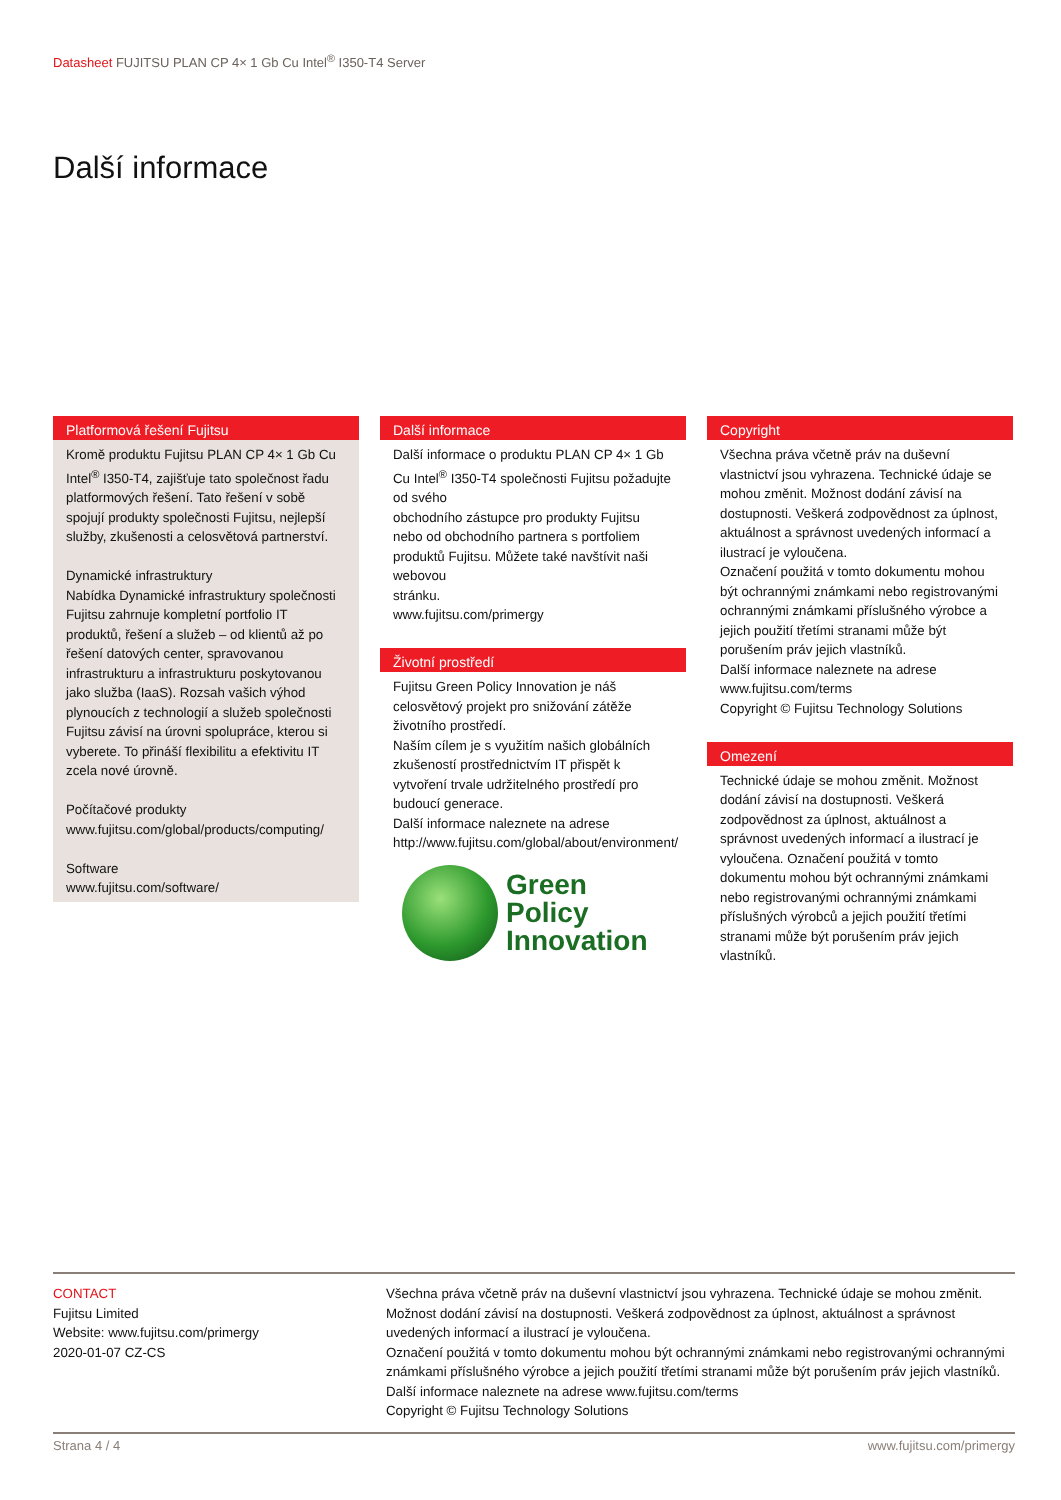Datasheet FUJITSU PLAN CP 4× 1 Gb Cu Intel<sup>®</sup> I350-T4 Server
Další informace
Platformová řešení Fujitsu
Kromě produktu Fujitsu PLAN CP 4× 1 Gb Cu Intel<sup>®</sup> I350-T4, zajišťuje tato společnost řadu platformových řešení. Tato řešení v sobě spojují produkty společnosti Fujitsu, nejlepší služby, zkušenosti a celosvětová partnerství.
Dynamické infrastruktury
Nabídka Dynamické infrastruktury společnosti Fujitsu zahrnuje kompletní portfolio IT produktů, řešení a služeb – od klientů až po řešení datových center, spravovanou infrastrukturu a infrastrukturu poskytovanou jako služba (IaaS). Rozsah vašich výhod plynoucích z technologií a služeb společnosti Fujitsu závisí na úrovni spolupráce, kterou si vyberete. To přináší flexibilitu a efektivitu IT zcela nové úrovně.
Počítačové produkty
www.fujitsu.com/global/products/computing/
Software
www.fujitsu.com/software/
Další informace
Další informace o produktu PLAN CP 4× 1 Gb Cu Intel<sup>®</sup> I350-T4 společnosti Fujitsu požadujte od svého
obchodního zástupce pro produkty Fujitsu nebo od obchodního partnera s portfoliem produktů Fujitsu. Můžete také navštívit naši webovou
stránku.
www.fujitsu.com/primergy
Životní prostředí
Fujitsu Green Policy Innovation je náš celosvětový projekt pro snižování zátěže životního prostředí.
Naším cílem je s využitím našich globálních zkušeností prostřednictvím IT přispět k vytvoření trvale udržitelného prostředí pro budoucí generace.
Další informace naleznete na adrese http://www.fujitsu.com/global/about/environment/
Green
Policy
Innovation
Copyright
Všechna práva včetně práv na duševní vlastnictví jsou vyhrazena. Technické údaje se mohou změnit. Možnost dodání závisí na dostupnosti. Veškerá zodpovědnost za úplnost, aktuálnost a správnost uvedených informací a ilustrací je vyloučena.
Označení použitá v tomto dokumentu mohou být ochrannými známkami nebo registrovanými ochrannými známkami příslušného výrobce a jejich použití třetími stranami může být porušením práv jejich vlastníků.
Další informace naleznete na adrese www.fujitsu.com/terms
Copyright © Fujitsu Technology Solutions
Omezení
Technické údaje se mohou změnit. Možnost dodání závisí na dostupnosti. Veškerá zodpovědnost za úplnost, aktuálnost a správnost uvedených informací a ilustrací je vyloučena. Označení použitá v tomto dokumentu mohou být ochrannými známkami nebo registrovanými ochrannými známkami příslušných výrobců a jejich použití třetími stranami může být porušením práv jejich vlastníků.
CONTACT
Fujitsu Limited
Website: www.fujitsu.com/primergy
2020-01-07 CZ-CS
Všechna práva včetně práv na duševní vlastnictví jsou vyhrazena. Technické údaje se mohou změnit. Možnost dodání závisí na dostupnosti. Veškerá zodpovědnost za úplnost, aktuálnost a správnost uvedených informací a ilustrací je vyloučena.
Označení použitá v tomto dokumentu mohou být ochrannými známkami nebo registrovanými ochrannými známkami příslušného výrobce a jejich použití třetími stranami může být porušením práv jejich vlastníků.
Další informace naleznete na adrese www.fujitsu.com/terms
Copyright © Fujitsu Technology Solutions
Strana 4 / 4 www.fujitsu.com/primergy